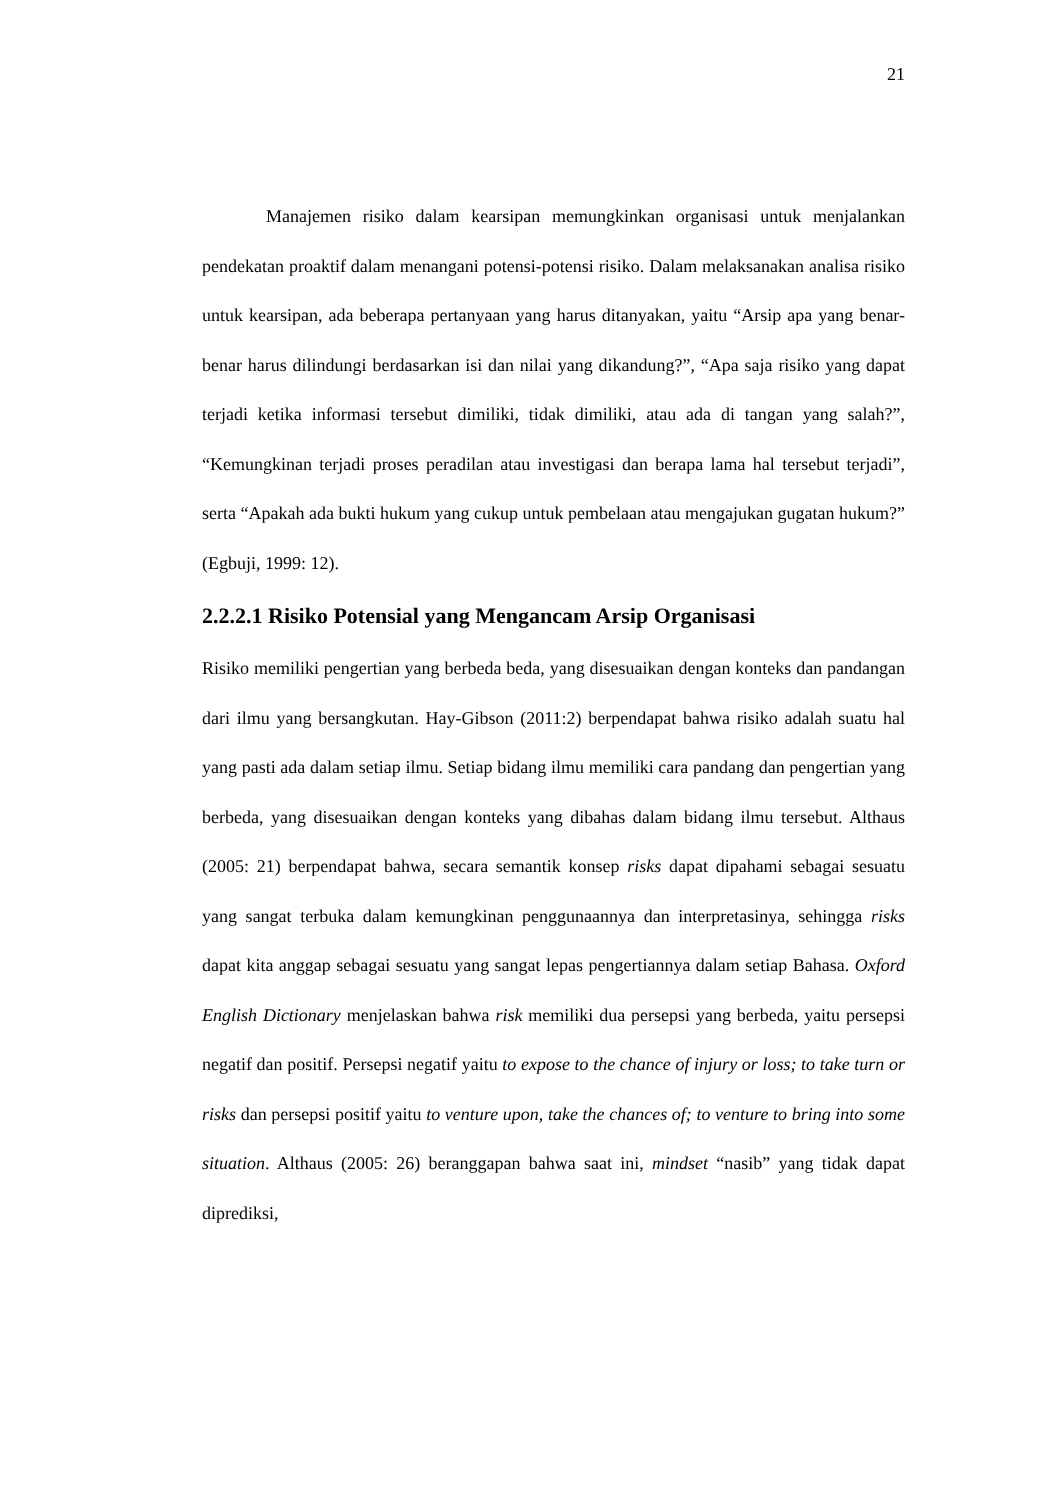21
Manajemen risiko dalam kearsipan memungkinkan organisasi untuk menjalankan pendekatan proaktif dalam menangani potensi-potensi risiko. Dalam melaksanakan analisa risiko untuk kearsipan, ada beberapa pertanyaan yang harus ditanyakan, yaitu “Arsip apa yang benar-benar harus dilindungi berdasarkan isi dan nilai yang dikandung?”, “Apa saja risiko yang dapat terjadi ketika informasi tersebut dimiliki, tidak dimiliki, atau ada di tangan yang salah?”, “Kemungkinan terjadi proses peradilan atau investigasi dan berapa lama hal tersebut terjadi”, serta “Apakah ada bukti hukum yang cukup untuk pembelaan atau mengajukan gugatan hukum?” (Egbuji, 1999: 12).
2.2.2.1 Risiko Potensial yang Mengancam Arsip Organisasi
Risiko memiliki pengertian yang berbeda beda, yang disesuaikan dengan konteks dan pandangan dari ilmu yang bersangkutan. Hay-Gibson (2011:2) berpendapat bahwa risiko adalah suatu hal yang pasti ada dalam setiap ilmu. Setiap bidang ilmu memiliki cara pandang dan pengertian yang berbeda, yang disesuaikan dengan konteks yang dibahas dalam bidang ilmu tersebut. Althaus (2005: 21) berpendapat bahwa, secara semantik konsep risks dapat dipahami sebagai sesuatu yang sangat terbuka dalam kemungkinan penggunaannya dan interpretasinya, sehingga risks dapat kita anggap sebagai sesuatu yang sangat lepas pengertiannya dalam setiap Bahasa. Oxford English Dictionary menjelaskan bahwa risk memiliki dua persepsi yang berbeda, yaitu persepsi negatif dan positif. Persepsi negatif yaitu to expose to the chance of injury or loss; to take turn or risks dan persepsi positif yaitu to venture upon, take the chances of; to venture to bring into some situation. Althaus (2005: 26) beranggapan bahwa saat ini, mindset “nasib” yang tidak dapat diprediksi,